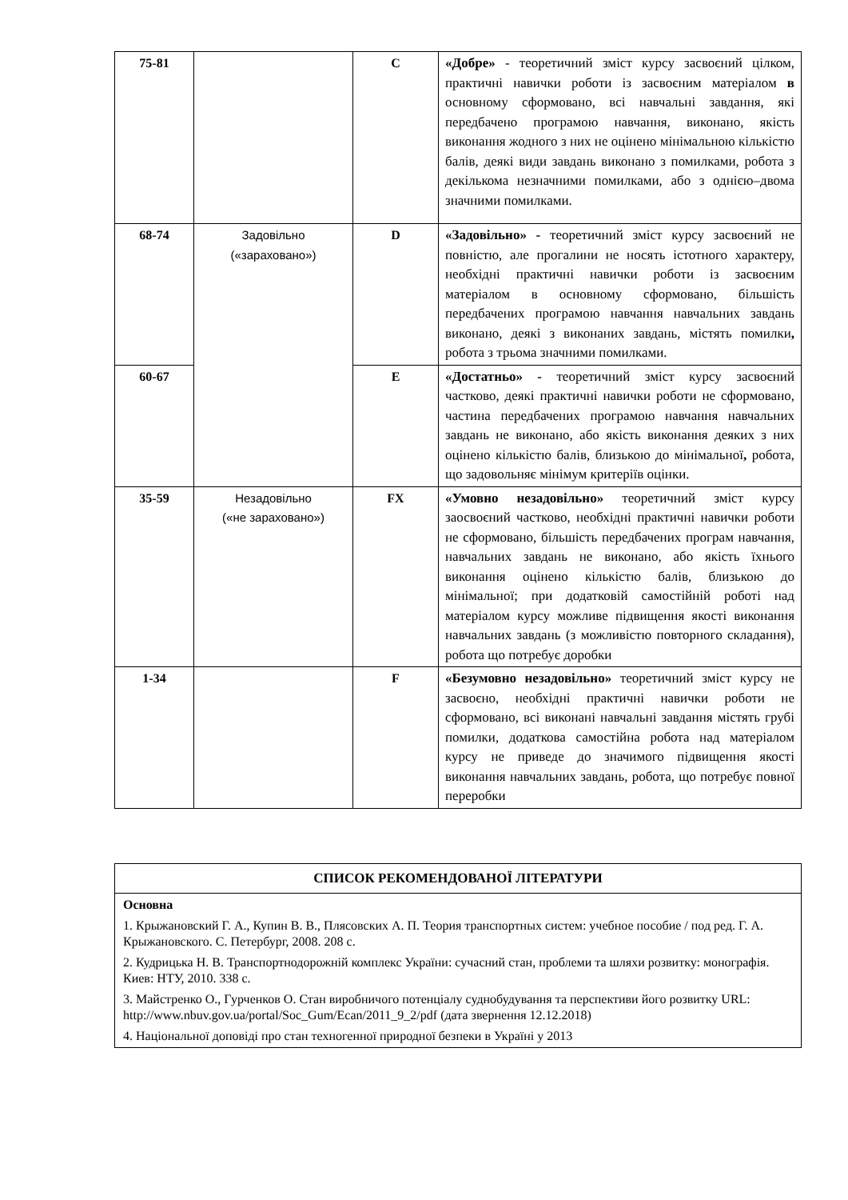| 75-81 | | C | «Добре» - теоретичний зміст курсу засвоєний цілком, практичні навички роботи із засвоєним матеріалом в основному сформовано, всі навчальні завдання, які передбачено програмою навчання, виконано, якість виконання жодного з них не оцінено мінімальною кількістю балів, деякі види завдань виконано з помилками, робота з декількома незначними помилками, або з однією–двома значними помилками. |
| 68-74 | Задовільно («зараховано») | D | «Задовільно» - теоретичний зміст курсу засвоєний не повністю, але прогалини не носять істотного характеру, необхідні практичні навички роботи із засвоєним матеріалом в основному сформовано, більшість передбачених програмою навчання навчальних завдань виконано, деякі з виконаних завдань, містять помилки , робота з трьома значними помилками. |
| 60-67 | | E | «Достатньо» - теоретичний зміст курсу засвоєний частково, деякі практичні навички роботи не сформовано, частина передбачених програмою навчання навчальних завдань не виконано, або якість виконання деяких з них оцінено кількістю балів, близькою до мінімальної , робота, що задовольняє мінімум критеріїв оцінки. |
| 35-59 | Незадовільно («не зараховано») | FX | «Умовно незадовільно» теоретичний зміст курсу заосвоєний частково, необхідні практичні навички роботи не сформовано, більшість передбачених програм навчання, навчальних завдань не виконано, або якість їхнього виконання оцінено кількістю балів, близькою до мінімальної; при додатковій самостійній роботі над матеріалом курсу можливе підвищення якості виконання навчальних завдань (з можливістю повторного складання), робота що потребує доробки |
| 1-34 | | F | «Безумовно незадовільно» теоретичний зміст курсу не засвоєно, необхідні практичні навички роботи не сформовано, всі виконані навчальні завдання містять грубі помилки, додаткова самостійна робота над матеріалом курсу не приведе до значимого підвищення якості виконання навчальних завдань, робота, що потребує повної переробки |
| СПИСОК РЕКОМЕНДОВАНОЇ ЛІТЕРАТУРИ |
| Основна 1. Крыжановский Г. А., Купин В. В., Плясовских А. П. Теория транспортных систем: учебное пособие / под ред. Г. А. Крыжановского. С. Петербург, 2008. 208 с. 2. Кудрицька Н. В. Транспортнодорожній комплекс України: сучасний стан, проблеми та шляхи розвитку: монографія. Киев: НТУ, 2010. 338 с. 3. Майстренко О., Гурченков О. Стан виробничого потенціалу суднобудування та перспективи його розвитку URL: http://www.nbuv.gov.ua/portal/Soc_Gum/Ecan/2011_9_2/pdf (дата звернення 12.12.2018) 4. Національної доповіді про стан техногенної природної безпеки в Україні у 2013 |